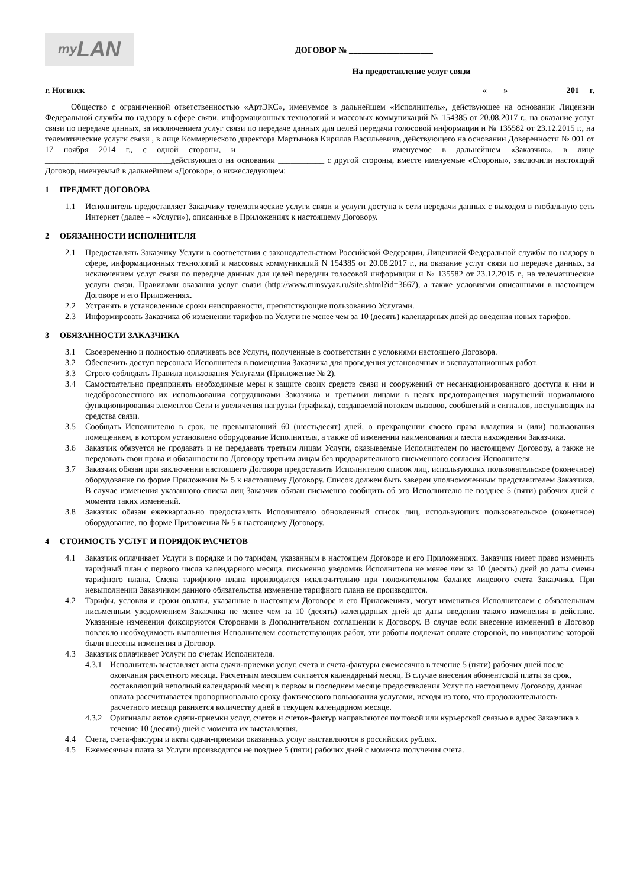my LAN
ДОГОВОР № ____________________
На предоставление услуг связи
г. Ногинск «____» _____________ 201__ г.
Общество с ограниченной ответственностью «АртЭКС», именуемое в дальнейшем «Исполнитель», действующее на основании Лицензии Федеральной службы по надзору в сфере связи, информационных технологий и массовых коммуникаций № 154385 от 20.08.2017 г., на оказание услуг связи по передаче данных, за исключением услуг связи по передаче данных для целей передачи голосовой информации и № 135582 от 23.12.2015 г., на телематические услуги связи , в лице Коммерческого директора Мартынова Кирилла Васильевича, действующего на основании Доверенности № 001 от 17 ноября 2014 г., с одной стороны, и ______________________ ________ именуемое в дальнейшем «Заказчик», в лице ______________________________действующего на основании ___________ с другой стороны, вместе именуемые «Стороны», заключили настоящий Договор, именуемый в дальнейшем «Договор», о нижеследующем:
1 ПРЕДМЕТ ДОГОВОРА
1.1 Исполнитель предоставляет Заказчику телематические услуги связи и услуги доступа к сети передачи данных с выходом в глобальную сеть Интернет (далее – «Услуги»), описанные в Приложениях к настоящему Договору.
2 ОБЯЗАННОСТИ ИСПОЛНИТЕЛЯ
2.1 Предоставлять Заказчику Услуги в соответствии с законодательством Российской Федерации, Лицензией Федеральной службы по надзору в сфере, информационных технологий и массовых коммуникаций N 154385 от 20.08.2017 г., на оказание услуг связи по передаче данных, за исключением услуг связи по передаче данных для целей передачи голосовой информации и № 135582 от 23.12.2015 г., на телематические услуги связи. Правилами оказания услуг связи (http://www.minsvyaz.ru/site.shtml?id=3667), а также условиями описанными в настоящем Договоре и его Приложениях.
2.2 Устранять в установленные сроки неисправности, препятствующие пользованию Услугами.
2.3 Информировать Заказчика об изменении тарифов на Услуги не менее чем за 10 (десять) календарных дней до введения новых тарифов.
3 ОБЯЗАННОСТИ ЗАКАЗЧИКА
3.1 Своевременно и полностью оплачивать все Услуги, полученные в соответствии с условиями настоящего Договора.
3.2 Обеспечить доступ персонала Исполнителя в помещения Заказчика для проведения установочных и эксплуатационных работ.
3.3 Строго соблюдать Правила пользования Услугами (Приложение № 2).
3.4 Самостоятельно предпринять необходимые меры к защите своих средств связи и сооружений от несанкционированного доступа к ним и недобросовестного их использования сотрудниками Заказчика и третьими лицами в целях предотвращения нарушений нормального функционирования элементов Сети и увеличения нагрузки (трафика), создаваемой потоком вызовов, сообщений и сигналов, поступающих на средства связи.
3.5 Сообщать Исполнителю в срок, не превышающий 60 (шестьдесят) дней, о прекращении своего права владения и (или) пользования помещением, в котором установлено оборудование Исполнителя, а также об изменении наименования и места нахождения Заказчика.
3.6 Заказчик обязуется не продавать и не передавать третьим лицам Услуги, оказываемые Исполнителем по настоящему Договору, а также не передавать свои права и обязанности по Договору третьим лицам без предварительного письменного согласия Исполнителя.
3.7 Заказчик обязан при заключении настоящего Договора предоставить Исполнителю список лиц, использующих пользовательское (оконечное) оборудование по форме Приложения № 5 к настоящему Договору. Список должен быть заверен уполномоченным представителем Заказчика. В случае изменения указанного списка лиц Заказчик обязан письменно сообщить об это Исполнителю не позднее 5 (пяти) рабочих дней с момента таких изменений.
3.8 Заказчик обязан ежеквартально предоставлять Исполнителю обновленный список лиц, использующих пользовательское (оконечное) оборудование, по форме Приложения № 5 к настоящему Договору.
4 СТОИМОСТЬ УСЛУГ И ПОРЯДОК РАСЧЕТОВ
4.1 Заказчик оплачивает Услуги в порядке и по тарифам, указанным в настоящем Договоре и его Приложениях. Заказчик имеет право изменить тарифный план с первого числа календарного месяца, письменно уведомив Исполнителя не менее чем за 10 (десять) дней до даты смены тарифного плана. Смена тарифного плана производится исключительно при положительном балансе лицевого счета Заказчика. При невыполнении Заказчиком данного обязательства изменение тарифного плана не производится.
4.2 Тарифы, условия и сроки оплаты, указанные в настоящем Договоре и его Приложениях, могут изменяться Исполнителем с обязательным письменным уведомлением Заказчика не менее чем за 10 (десять) календарных дней до даты введения такого изменения в действие. Указанные изменения фиксируются Сторонами в Дополнительном соглашении к Договору. В случае если внесение изменений в Договор повлекло необходимость выполнения Исполнителем соответствующих работ, эти работы подлежат оплате стороной, по инициативе которой были внесены изменения в Договор.
4.3 Заказчик оплачивает Услуги по счетам Исполнителя.
4.3.1
Исполнитель выставляет акты сдачи-приемки услуг, счета и счета-фактуры ежемесячно в течение 5 (пяти) рабочих дней после окончания расчетного месяца. Расчетным месяцем считается календарный месяц. В случае внесения абонентской платы за срок, составляющий неполный календарный месяц в первом и последнем месяце предоставления Услуг по настоящему Договору, данная оплата рассчитывается пропорционально сроку фактического пользования услугами, исходя из того, что продолжительность расчетного месяца равняется количеству дней в текущем календарном месяце.
4.3.2
Оригиналы актов сдачи-приемки услуг, счетов и счетов-фактур направляются почтовой или курьерской связью в адрес Заказчика в течение 10 (десяти) дней с момента их выставления.
4.4 Счета, счета-фактуры и акты сдачи-приемки оказанных услуг выставляются в российских рублях.
4.5 Ежемесячная плата за Услуги производится не позднее 5 (пяти) рабочих дней с момента получения счета.